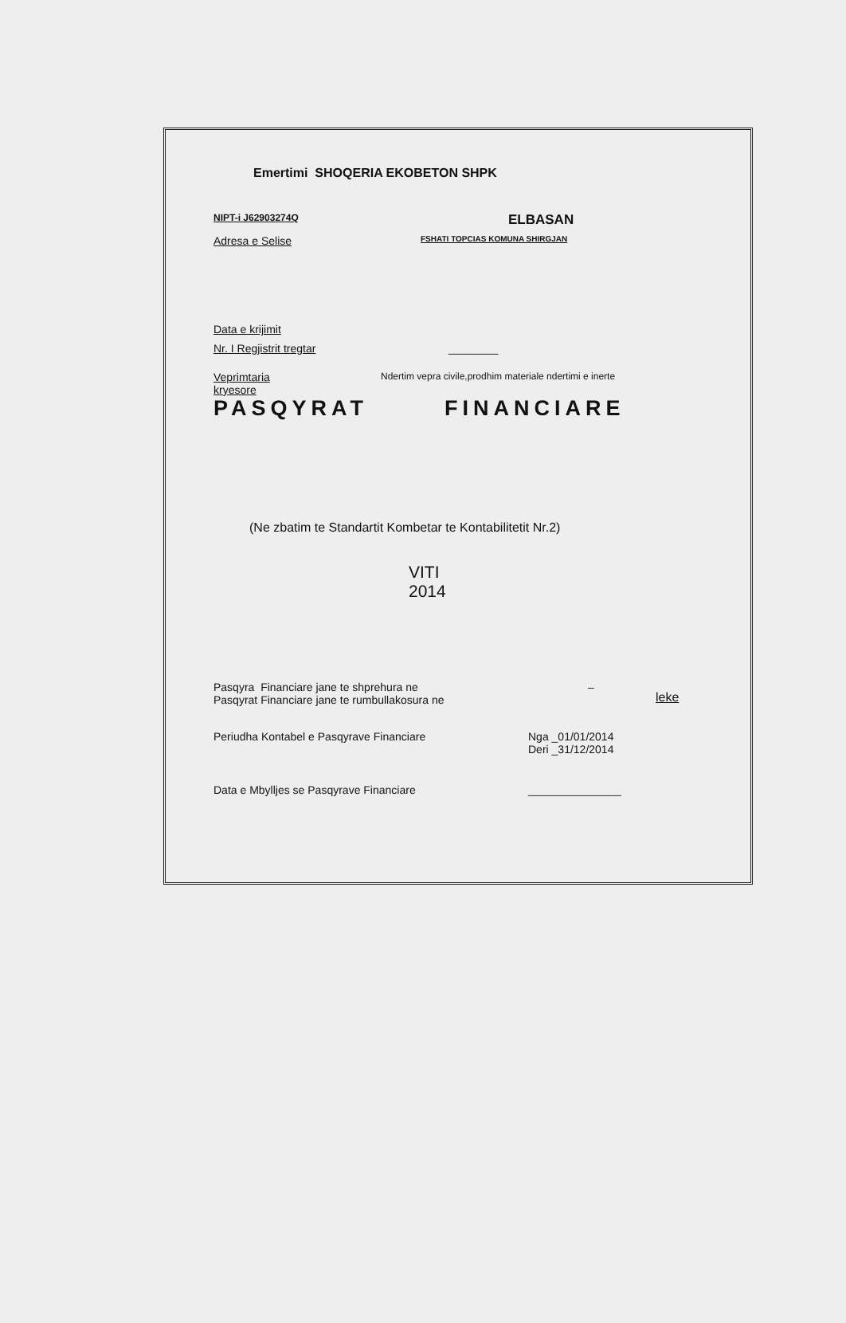Emertimi SHOQERIA EKOBETON SHPK
NIPT-i J62903274Q
ELBASAN
Adresa e Selise
FSHATI TOPCIAS KOMUNA SHIRGJAN
Data e krijimit
Nr. I Regjistrit tregtar ________
Veprimtaria
kryesore
Ndertim vepra civile,prodhim materiale ndertimi e inerte
PASQYRAT FINANCIARE
(Ne zbatim te Standartit Kombetar te Kontabilitetit Nr.2)
VITI
2014
Pasqyra Financiare jane te shprehura ne
Pasqyrat Financiare jane te rumbullakosura ne
–
leke
Periudha Kontabel e Pasqyrave Financiare Nga _01/01/2014
Deri _31/12/2014
Data e Mbylljes se Pasqyrave Financiare _______________